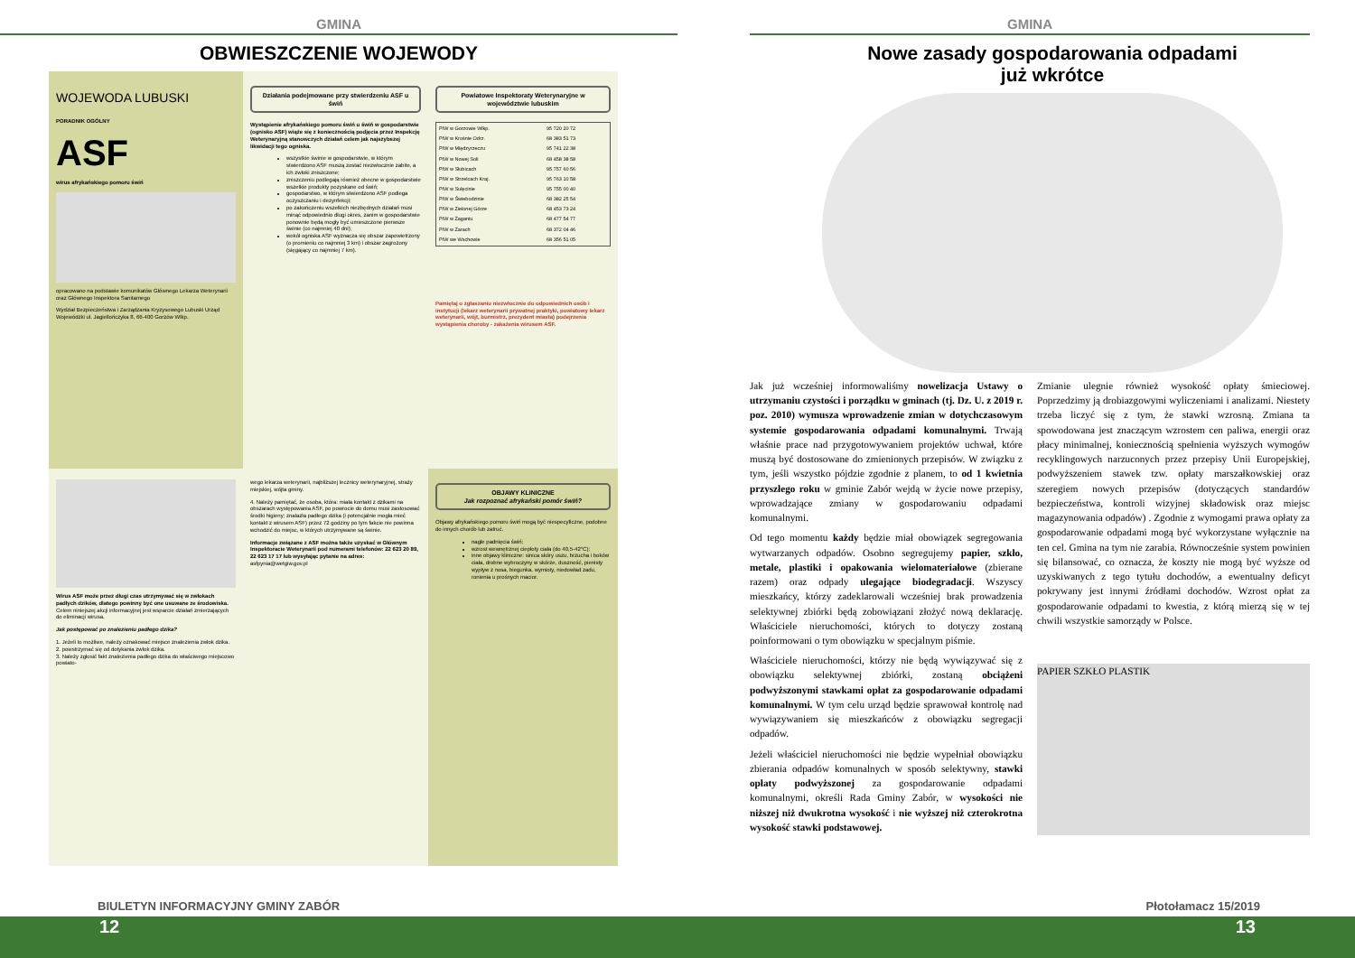GMINA
OBWIESZCZENIE WOJEWODY
WOJEWODA LUBUSKI
PORADNIK OGÓLNY
ASF
wirus afrykańskiego pomoru świń
opracowano na podstawie komunikatów Głównego Lekarza Weterynarii oraz Głównego Inspektora Sanitarnego
Wydział Bezpieczeństwa i Zarządzania Kryzysowego Lubuski Urząd Wojewódzki ul. Jagiellończyka 8, 66-400 Gorzów Wlkp.
Działania podejmowane przy stwierdzeniu ASF u świń
Wystąpienie afrykańskiego pomoru świń u świń w gospodarstwie (ognisko ASF) wiąże się z koniecznością podjęcia przez Inspekcję Weterynaryjną stanowczych działań celem jak najszybszej likwidacji tego ogniska.
wszystkie świnie w gospodarstwie, w którym stwierdzono ASF muszą zostać niezwłocznie zabite, a ich zwłoki zniszczone;
zniszczeniu podlegają również obecne w gospodarstwie wszelkie produkty pozyskane od świń;
gospodarstwo, w którym stwierdzono ASF podlega oczyszczaniu i dezynfekcji;
po zakończeniu wszelkich niezbędnych działań musi minąć odpowiednio długi okres, zanim w gospodarstwie ponownie będą mogły być umieszczone pierwsze świnie (co najmniej 40 dni);
wokół ogniska ASF wyznacza się obszar zapowietrzony (o promieniu co najmniej 3 km) i obszar zagrożony (sięgający co najmniej 7 km).
Powiatowe Inspektoraty Weterynaryjne w województwie lubuskim
| PIW w Gorzowie Wlkp. | 95 720 20 72 |
| PIW w Krośnie Odrz. | 68 383 51 73 |
| PIW w Międzyrzeczu | 95 741 22 38 |
| PIW w Nowej Soli | 68 458 38 58 |
| PIW w Słubicach | 95 757 60 56 |
| PIW w Strzelcach Kraj. | 95 763 10 58 |
| PIW w Sulęcinie | 95 755 00 40 |
| PIW w Świebodzinie | 68 382 25 54 |
| PIW w Zielonej Górze | 68 453 73 24 |
| PIW w Żaganiu | 68 477 54 77 |
| PIW w Żarach | 68 372 04 46 |
| PIW we Wschowie | 68 356 51 05 |
Pamiętaj o zgłaszaniu niezwłocznie do odpowiednich osób i instytucji (lekarz weterynarii prywatnej praktyki, powiatowy lekarz weterynarii, wójt, burmistrz, prezydent miasta) podejrzenia wystąpienia choroby - zakażenia wirusem ASF.
Wirus ASF może przez długi czas utrzymywać się w zwłokach padłych dzików, dlatego powinny być one usuwane ze środowiska. Celem niniejszej akcji informacyjnej jest wsparcie działań zmierzających do eliminacji wirusa.
Jak postępować po znalezieniu padłego dzika?
1. Jeżeli to możliwe, należy oznakować miejsce znalezienia zwłok dzika.
2. powstrzymać się od dotykania zwłok dzika.
3. Należy zgłosić fakt znalezienia padłego dzika do właściwego miejscowo powiato-
wego lekarza weterynarii, najbliższej lecznicy weterynaryjnej, straży miejskiej, wójta gminy.
4. Należy pamiętać, że osoba, która: miała kontakt z dzikami na obszarach występowania ASF, po powrocie do domu musi zastosować środki higieny; znalazła padłego dzika (i potencjalnie mogła mieć kontakt z wirusem ASF) przez 72 godziny po tym fakcie nie powinna wchodzić do miejsc, w których utrzymywane są świnie.
Informacje związane z ASF można także uzyskać w Głównym Inspektoracie Weterynarii pod numerami telefonów: 22 623 20 89, 22 623 17 17 lub wysyłając pytanie na adres: asfpynia@wetgiw.gov.pl
OBJAWY KLINICZNE
Jak rozpoznać afrykański pomór świń?
Objawy afrykańskiego pomoru świń mogą być niespecyficzne, podobne do innych chorób lub zatruć.
nagłe padnięcia świń;
wzrost wewnętrznej ciepłoty ciała (do 40,5-42°C);
inne objawy kliniczne: sinica skóry uszu, brzucha i boków ciała, drobne wybroczyny w skórze, duszność, pienisty wypływ z nosa, biegunka, wymioty, niedowład zadu, ronienia u prośnych macior.
GMINA
Nowe zasady gospodarowania odpadami
już wkrótce
Jak już wcześniej informowaliśmy nowelizacja Ustawy o utrzymaniu czystości i porządku w gminach (tj. Dz. U. z 2019 r. poz. 2010) wymusza wprowadzenie zmian w dotychczasowym systemie gospodarowania odpadami komunalnymi. Trwają właśnie prace nad przygotowywaniem projektów uchwał, które muszą być dostosowane do zmienionych przepisów. W związku z tym, jeśli wszystko pójdzie zgodnie z planem, to od 1 kwietnia przyszłego roku w gminie Zabór wejdą w życie nowe przepisy, wprowadzające zmiany w gospodarowaniu odpadami komunalnymi.
Od tego momentu każdy będzie miał obowiązek segregowania wytwarzanych odpadów. Osobno segregujemy papier, szkło, metale, plastiki i opakowania wielomateriałowe (zbierane razem) oraz odpady ulegające biodegradacji. Wszyscy mieszkańcy, którzy zadeklarowali wcześniej brak prowadzenia selektywnej zbiórki będą zobowiązani złożyć nową deklarację. Właściciele nieruchomości, których to dotyczy zostaną poinformowani o tym obowiązku w specjalnym piśmie.
Właściciele nieruchomości, którzy nie będą wywiązywać się z obowiązku selektywnej zbiórki, zostaną obciążeni podwyższonymi stawkami opłat za gospodarowanie odpadami komunalnymi. W tym celu urząd będzie sprawował kontrolę nad wywiązywaniem się mieszkańców z obowiązku segregacji odpadów.
Jeżeli właściciel nieruchomości nie będzie wypełniał obowiązku zbierania odpadów komunalnych w sposób selektywny, stawki opłaty podwyższonej za gospodarowanie odpadami komunalnymi, określi Rada Gminy Zabór, w wysokości nie niższej niż dwukrotna wysokość i nie wyższej niż czterokrotna wysokość stawki podstawowej.
Zmianie ulegnie również wysokość opłaty śmieciowej. Poprzedzimy ją drobiazgowymi wyliczeniami i analizami. Niestety trzeba liczyć się z tym, że stawki wzrosną. Zmiana ta spowodowana jest znaczącym wzrostem cen paliwa, energii oraz płacy minimalnej, koniecznością spełnienia wyższych wymogów recyklingowych narzuconych przez przepisy Unii Europejskiej, podwyższeniem stawek tzw. opłaty marszałkowskiej oraz szeregiem nowych przepisów (dotyczących standardów bezpieczeństwa, kontroli wizyjnej składowisk oraz miejsc magazynowania odpadów) . Zgodnie z wymogami prawa opłaty za gospodarowanie odpadami mogą być wykorzystane wyłącznie na ten cel. Gmina na tym nie zarabia. Równocześnie system powinien się bilansować, co oznacza, że koszty nie mogą być wyższe od uzyskiwanych z tego tytułu dochodów, a ewentualny deficyt pokrywany jest innymi źródłami dochodów. Wzrost opłat za gospodarowanie odpadami to kwestia, z którą mierzą się w tej chwili wszystkie samorządy w Polsce.
PAPIER SZKŁO PLASTIK
BIULETYN INFORMACYJNY GMINY ZABÓR
Płotołamacz 15/2019
12 13